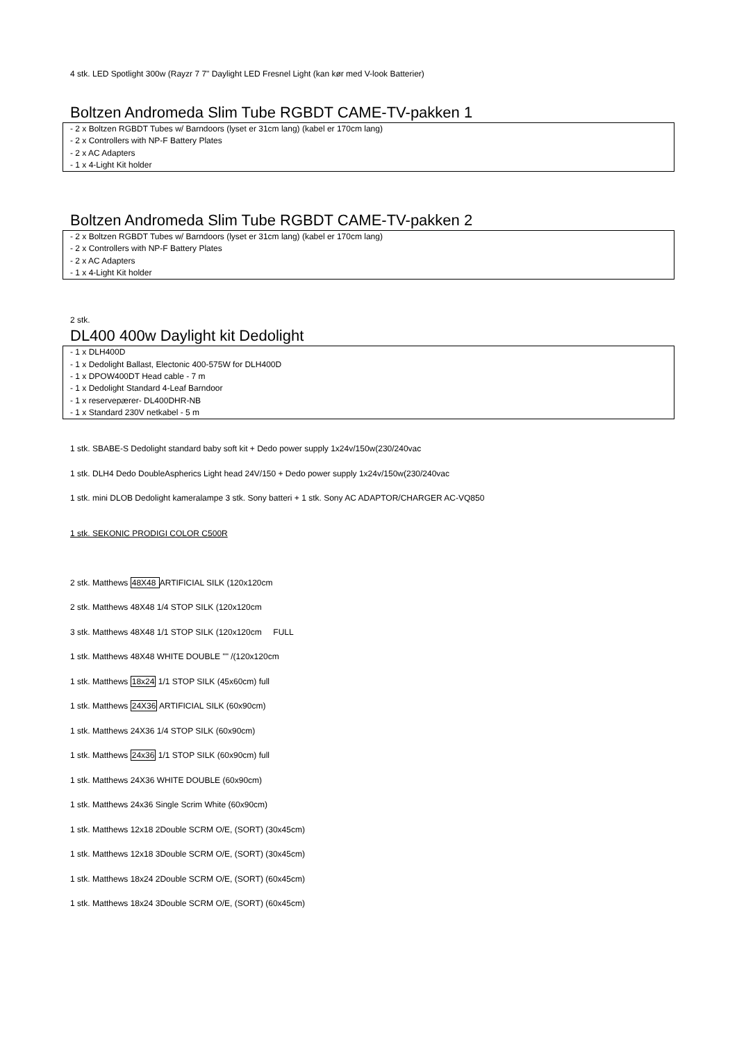4 stk. LED Spotlight 300w (Rayzr 7 7" Daylight LED Fresnel Light (kan kør med V-look Batterier)
Boltzen Andromeda Slim Tube RGBDT CAME-TV-pakken 1
- 2 x Boltzen RGBDT Tubes w/ Barndoors (lyset er 31cm lang) (kabel er 170cm lang)
- 2 x Controllers with NP-F Battery Plates
- 2 x AC Adapters
- 1 x 4-Light Kit holder
Boltzen Andromeda Slim Tube RGBDT CAME-TV-pakken 2
- 2 x Boltzen RGBDT Tubes w/ Barndoors (lyset er 31cm lang) (kabel er 170cm lang)
- 2 x Controllers with NP-F Battery Plates
- 2 x AC Adapters
- 1 x 4-Light Kit holder
2 stk.
DL400 400w Daylight kit Dedolight
- 1 x DLH400D
- 1 x Dedolight Ballast, Electonic 400-575W for DLH400D
- 1 x DPOW400DT Head cable - 7 m
- 1 x Dedolight Standard 4-Leaf Barndoor
- 1 x reservepærer- DL400DHR-NB
- 1 x Standard 230V netkabel - 5 m
1 stk. SBABE-S Dedolight standard baby soft kit + Dedo power supply 1x24v/150w(230/240vac
1 stk. DLH4 Dedo DoubleAspherics Light head 24V/150 + Dedo power supply 1x24v/150w(230/240vac
1 stk. mini DLOB Dedolight kameralampe 3 stk. Sony batteri + 1 stk. Sony AC ADAPTOR/CHARGER AC-VQ850
1 stk. SEKONIC PRODIGI COLOR C500R
2 stk. Matthews 48X48 ARTIFICIAL SILK (120x120cm
2 stk. Matthews 48X48 1/4 STOP SILK (120x120cm
3 stk. Matthews 48X48 1/1 STOP SILK (120x120cm FULL
1 stk. Matthews 48X48 WHITE DOUBLE "" /(120x120cm
1 stk. Matthews 18x24 1/1 STOP SILK (45x60cm) full
1 stk. Matthews 24X36 ARTIFICIAL SILK (60x90cm)
1 stk. Matthews 24X36 1/4 STOP SILK (60x90cm)
1 stk. Matthews 24x36 1/1 STOP SILK (60x90cm) full
1 stk. Matthews 24X36 WHITE DOUBLE (60x90cm)
1 stk. Matthews 24x36 Single Scrim White (60x90cm)
1 stk. Matthews 12x18 2Double SCRM O/E, (SORT) (30x45cm)
1 stk. Matthews 12x18 3Double SCRM O/E, (SORT) (30x45cm)
1 stk. Matthews 18x24 2Double SCRM O/E, (SORT) (60x45cm)
1 stk. Matthews 18x24 3Double SCRM O/E, (SORT) (60x45cm)